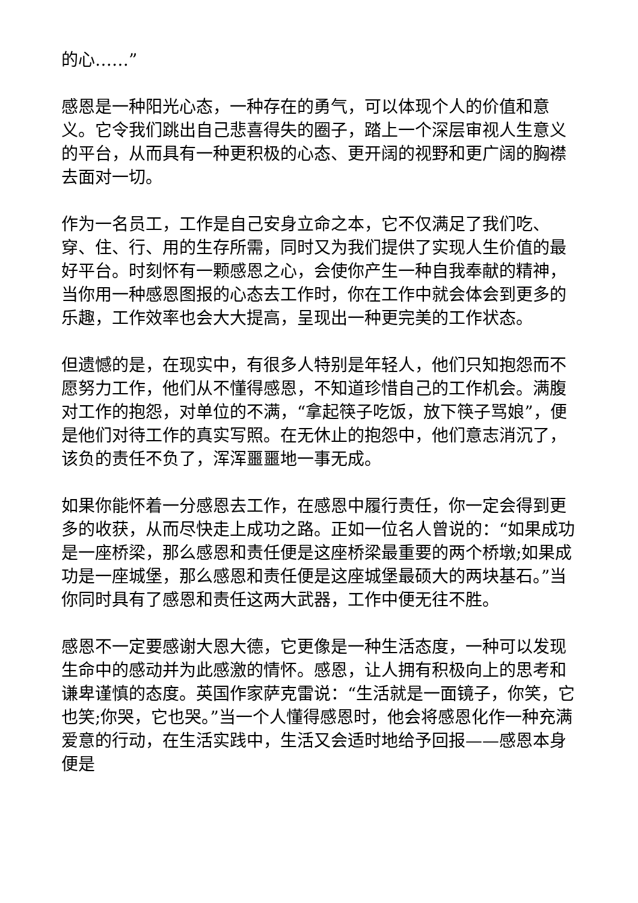的心……”
感恩是一种阳光心态，一种存在的勇气，可以体现个人的价值和意义。它令我们跳出自己悲喜得失的圈子，踏上一个深层审视人生意义的平台，从而具有一种更积极的心态、更开阔的视野和更广阔的胸襟去面对一切。
作为一名员工，工作是自己安身立命之本，它不仅满足了我们吃、穿、住、行、用的生存所需，同时又为我们提供了实现人生价值的最好平台。时刻怀有一颗感恩之心，会使你产生一种自我奉献的精神，当你用一种感恩图报的心态去工作时，你在工作中就会体会到更多的乐趣，工作效率也会大大提高，呈现出一种更完美的工作状态。
但遗憾的是，在现实中，有很多人特别是年轻人，他们只知抱怨而不愿努力工作，他们从不懂得感恩，不知道珍惜自己的工作机会。满腹对工作的抱怨，对单位的不满，“拿起筷子吃饭，放下筷子骂娘”，便是他们对待工作的真实写照。在无休止的抱怨中，他们意志消沉了，该负的责任不负了，浑浑噩噩地一事无成。
如果你能怀着一分感恩去工作，在感恩中履行责任，你一定会得到更多的收获，从而尽快走上成功之路。正如一位名人曾说的：“如果成功是一座桥梁，那么感恩和责任便是这座桥梁最重要的两个桥墩;如果成功是一座城堡，那么感恩和责任便是这座城堡最硕大的两块基石。”当你同时具有了感恩和责任这两大武器，工作中便无往不胜。
感恩不一定要感谢大恩大德，它更像是一种生活态度，一种可以发现生命中的感动并为此感激的情怀。感恩，让人拥有积极向上的思考和谦卑谨慎的态度。英国作家萨克雷说：“生活就是一面镜子，你笑，它也笑;你哭，它也哭。”当一个人懂得感恩时，他会将感恩化作一种充满爱意的行动，在生活实践中，生活又会适时地给予回报——感恩本身便是